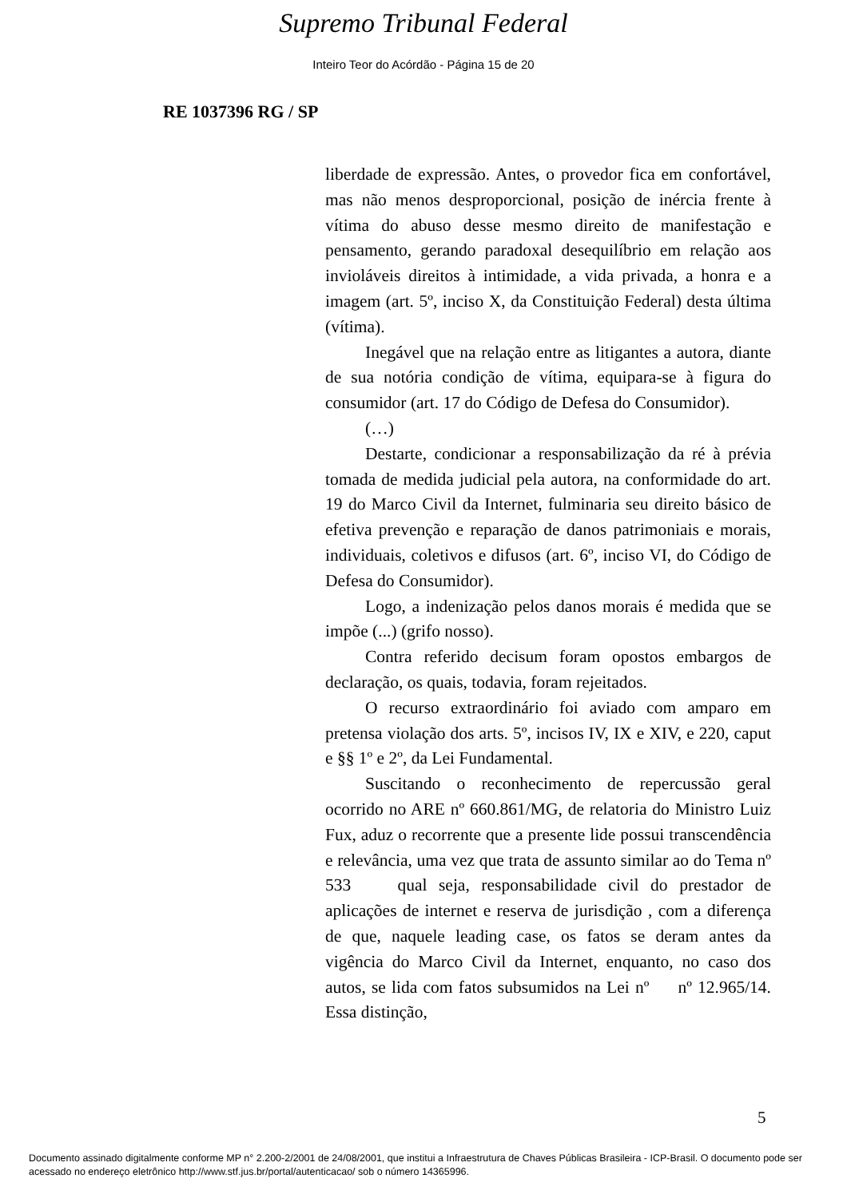Supremo Tribunal Federal
Inteiro Teor do Acórdão - Página 15 de 20
RE 1037396 RG / SP
liberdade de expressão. Antes, o provedor fica em confortável, mas não menos desproporcional, posição de inércia frente à vítima do abuso desse mesmo direito de manifestação e pensamento, gerando paradoxal desequilíbrio em relação aos invioláveis direitos à intimidade, a vida privada, a honra e a imagem (art. 5º, inciso X, da Constituição Federal) desta última (vítima).
Inegável que na relação entre as litigantes a autora, diante de sua notória condição de vítima, equipara-se à figura do consumidor (art. 17 do Código de Defesa do Consumidor).
(…)
Destarte, condicionar a responsabilização da ré à prévia tomada de medida judicial pela autora, na conformidade do art. 19 do Marco Civil da Internet, fulminaria seu direito básico de efetiva prevenção e reparação de danos patrimoniais e morais, individuais, coletivos e difusos (art. 6º, inciso VI, do Código de Defesa do Consumidor).
Logo, a indenização pelos danos morais é medida que se impõe (...) (grifo nosso).
Contra referido decisum foram opostos embargos de declaração, os quais, todavia, foram rejeitados.
O recurso extraordinário foi aviado com amparo em pretensa violação dos arts. 5º, incisos IV, IX e XIV, e 220, caput e §§ 1º e 2º, da Lei Fundamental.
Suscitando o reconhecimento de repercussão geral ocorrido no ARE nº 660.861/MG, de relatoria do Ministro Luiz Fux, aduz o recorrente que a presente lide possui transcendência e relevância, uma vez que trata de assunto similar ao do Tema nº 533 qual seja, responsabilidade civil do prestador de aplicações de internet e reserva de jurisdição , com a diferença de que, naquele leading case, os fatos se deram antes da vigência do Marco Civil da Internet, enquanto, no caso dos autos, se lida com fatos subsumidos na Lei nº nº 12.965/14. Essa distinção,
5
Documento assinado digitalmente conforme MP n° 2.200-2/2001 de 24/08/2001, que institui a Infraestrutura de Chaves Públicas Brasileira - ICP-Brasil. O documento pode ser acessado no endereço eletrônico http://www.stf.jus.br/portal/autenticacao/ sob o número 14365996.